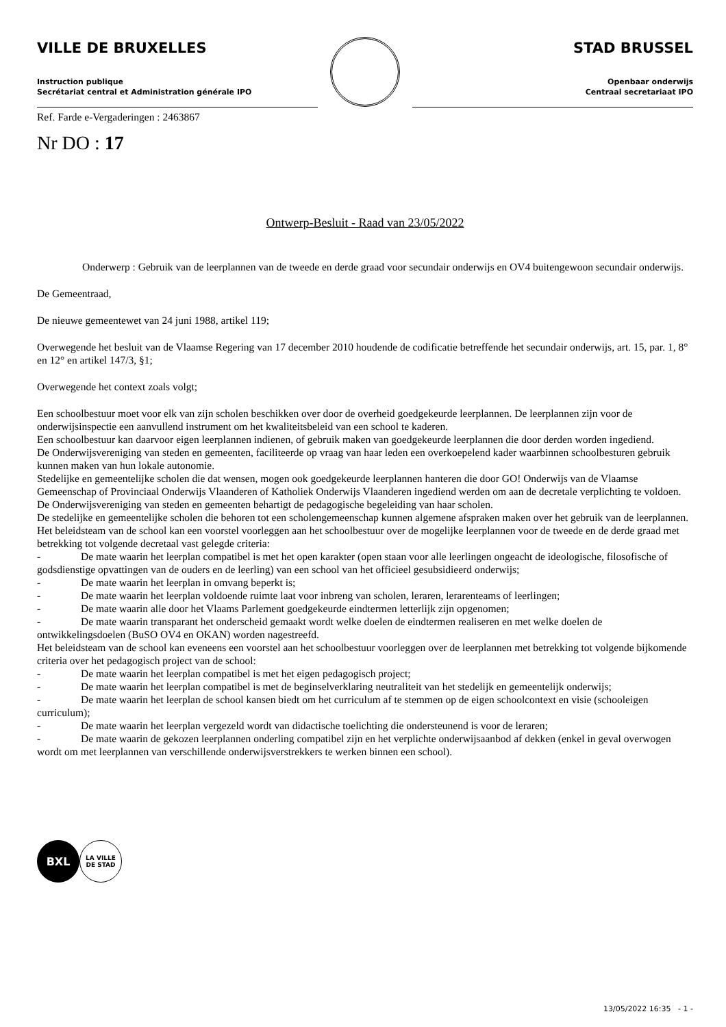VILLE DE BRUXELLES
Instruction publique
Secrétariat central et Administration générale IPO
STAD BRUSSEL
Openbaar onderwijs
Centraal secretariaat IPO
Ref. Farde e-Vergaderingen : 2463867
Nr DO : 17
Ontwerp-Besluit - Raad van 23/05/2022
Onderwerp : Gebruik van de leerplannen van de tweede en derde graad voor secundair onderwijs en OV4 buitengewoon secundair onderwijs.
De Gemeentraad,
De nieuwe gemeentewet van 24 juni 1988, artikel 119;
Overwegende het besluit van de Vlaamse Regering van 17 december 2010 houdende de codificatie betreffende het secundair onderwijs, art. 15, par. 1, 8° en 12° en artikel 147/3, §1;
Overwegende het context zoals volgt;
Een schoolbestuur moet voor elk van zijn scholen beschikken over door de overheid goedgekeurde leerplannen. De leerplannen zijn voor de onderwijsinspectie een aanvullend instrument om het kwaliteitsbeleid van een school te kaderen.
Een schoolbestuur kan daarvoor eigen leerplannen indienen, of gebruik maken van goedgekeurde leerplannen die door derden worden ingediend.
De Onderwijsvereniging van steden en gemeenten, faciliteerde op vraag van haar leden een overkoepelend kader waarbinnen schoolbesturen gebruik kunnen maken van hun lokale autonomie.
Stedelijke en gemeentelijke scholen die dat wensen, mogen ook goedgekeurde leerplannen hanteren die door GO! Onderwijs van de Vlaamse Gemeenschap of Provinciaal Onderwijs Vlaanderen of Katholiek Onderwijs Vlaanderen ingediend werden om aan de decretale verplichting te voldoen. De Onderwijsvereniging van steden en gemeenten behartigt de pedagogische begeleiding van haar scholen.
De stedelijke en gemeentelijke scholen die behoren tot een scholengemeenschap kunnen algemene afspraken maken over het gebruik van de leerplannen.
Het beleidsteam van de school kan een voorstel voorleggen aan het schoolbestuur over de mogelijke leerplannen voor de tweede en de derde graad met betrekking tot volgende decretaal vast gelegde criteria:
- De mate waarin het leerplan compatibel is met het open karakter (open staan voor alle leerlingen ongeacht de ideologische, filosofische of godsdienstige opvattingen van de ouders en de leerling) van een school van het officieel gesubsidieerd onderwijs;
- De mate waarin het leerplan in omvang beperkt is;
- De mate waarin het leerplan voldoende ruimte laat voor inbreng van scholen, leraren, lerarenteams of leerlingen;
- De mate waarin alle door het Vlaams Parlement goedgekeurde eindtermen letterlijk zijn opgenomen;
- De mate waarin transparant het onderscheid gemaakt wordt welke doelen de eindtermen realiseren en met welke doelen de ontwikkelingsdoelen (BuSO OV4 en OKAN) worden nagestreefd.
Het beleidsteam van de school kan eveneens een voorstel aan het schoolbestuur voorleggen over de leerplannen met betrekking tot volgende bijkomende criteria over het pedagogisch project van de school:
- De mate waarin het leerplan compatibel is met het eigen pedagogisch project;
- De mate waarin het leerplan compatibel is met de beginselverklaring neutraliteit van het stedelijk en gemeentelijk onderwijs;
- De mate waarin het leerplan de school kansen biedt om het curriculum af te stemmen op de eigen schoolcontext en visie (schooleigen curriculum);
- De mate waarin het leerplan vergezeld wordt van didactische toelichting die ondersteunend is voor de leraren;
- De mate waarin de gekozen leerplannen onderling compatibel zijn en het verplichte onderwijsaanbod af dekken (enkel in geval overwogen wordt om met leerplannen van verschillende onderwijsverstrekkers te werken binnen een school).
BXL
LA VILLE
DE STAD
13/05/2022 16:35 - 1 -